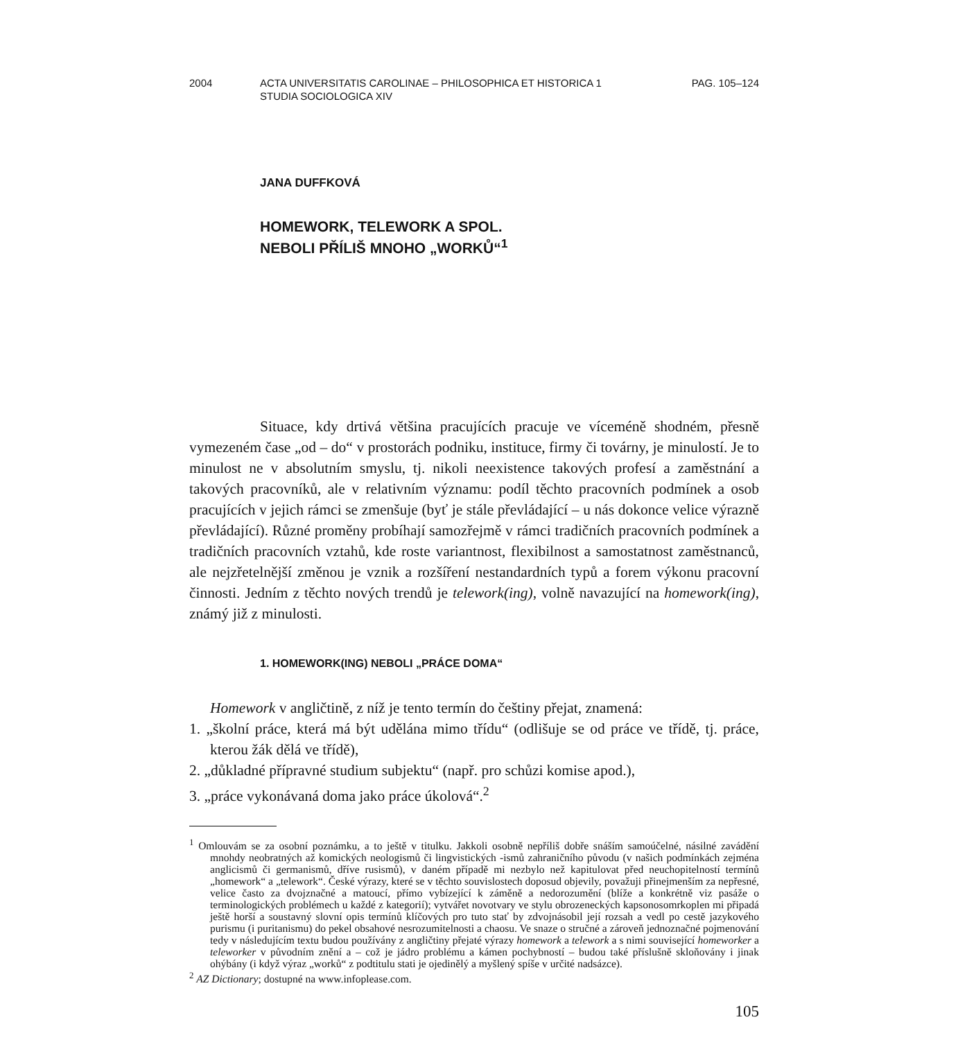2004 ACTA UNIVERSITATIS CAROLINAE – PHILOSOPHICA ET HISTORICA 1
STUDIA SOCIOLOGICA XIV
PAG. 105–124
JANA DUFFKOVÁ
HOMEWORK, TELEWORK A SPOL.
NEBOLI PŘÍLIŠ MNOHO „WORKŮ“<sup>1</sup>
Situace, kdy drtivá většina pracujících pracuje ve víceméně shodném, přesně vymezeném čase „od – do“ v prostorách podniku, instituce, firmy či továrny, je minulostí. Je to minulost ne v absolutním smyslu, tj. nikoli neexistence takových profesí a zaměstnání a takových pracovníků, ale v relativním významu: podíl těchto pracovních podmínek a osob pracujících v jejich rámci se zmenšuje (byť je stále převládající – u nás dokonce velice výrazně převládající). Různé proměny probíhají samozřejmě v rámci tradičních pracovních podmínek a tradičních pracovních vztahů, kde roste variantnost, flexibilnost a samostatnost zaměstnanců, ale nejzřetelnější změnou je vznik a rozšíření nestandardních typů a forem výkonu pracovní činnosti. Jedním z těchto nových trendů je telework(ing), volně navazující na homework(ing), známý již z minulosti.
1. HOMEWORK(ING) NEBOLI „PRÁCE DOMA“
Homework v angličtině, z níž je tento termín do češtiny přejat, znamená:
1. „školní práce, která má být udělána mimo třídu“ (odlišuje se od práce ve třídě, tj. práce, kterou žák dělá ve třídě),
2. „důkladné přípravné studium subjektu“ (např. pro schůzi komise apod.),
3. „práce vykonávaná doma jako práce úkolová“.<sup>2</sup>
<sup>1</sup> Omlouvám se za osobní poznámku, a to ještě v titulku. Jakkoli osobně nepříliš dobře snáším samoúčelné, násilné zavádění mnohdy neobratných až komických neologismů či lingvistických -ismů zahraničního původu (v našich podmínkách zejména anglicismů či germanismů, dříve rusismů), v daném případě mi nezbylo než kapitulovat před neuchopitelností termínů „homework“ a „telework“. České výrazy, které se v těchto souvislostech doposud objevily, považuji přinejmenším za nepřesné, velice často za dvojznačné a matoucí, přímo vybízející k záměně a nedorozumění (blíže a konkrétně viz pasáže o terminologických problémech u každé z kategorií); vytvářet novotvary ve stylu obrozeneckých kapsonosomrkoplen mi připadá ještě horší a soustavný slovní opis termínů klíčových pro tuto stať by zdvojnásobil její rozsah a vedl po cestě jazykového purismu (i puritanismu) do pekel obsahové nesrozumitelnosti a chaosu. Ve snaze o stručné a zároveň jednoznačné pojmenování tedy v následujícím textu budou používány z angličtiny přejaté výrazy homework a telework a s nimi související homeworker a teleworker v původním znění a – což je jádro problému a kámen pochybností – budou také příslušně skloňovány i jinak ohýbány (i když výraz „worků“ z podtitulu stati je ojedinělý a myšlený spíše v určité nadsázce).
<sup>2</sup> AZ Dictionary; dostupné na www.infoplease.com.
105